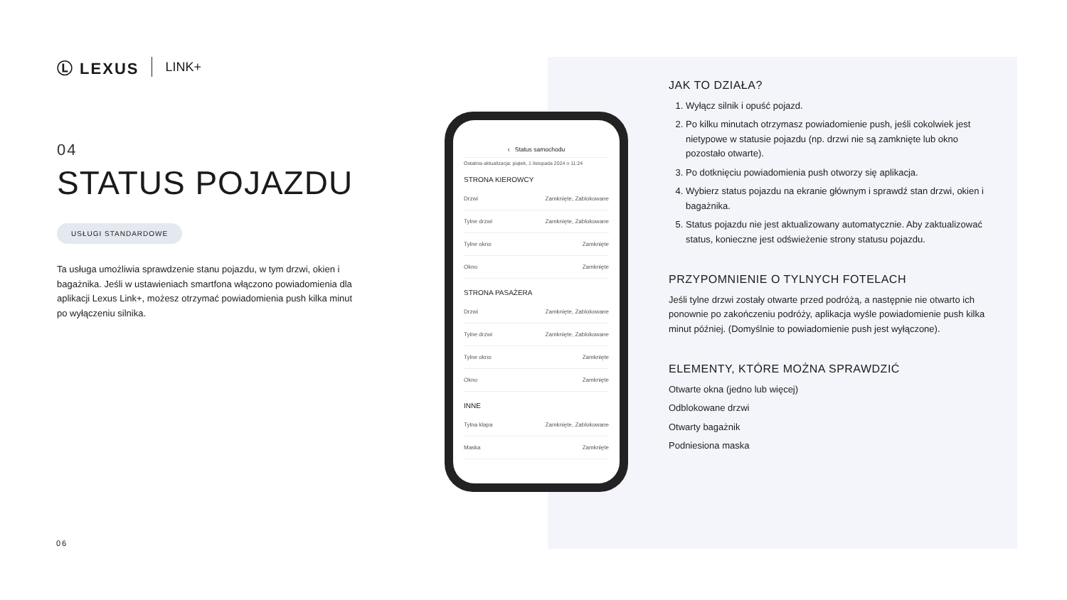Ⓛ LEXUS LINK+
04
STATUS POJAZDU
USŁUGI STANDARDOWE
Ta usługa umożliwia sprawdzenie stanu pojazdu, w tym drzwi, okien i bagażnika. Jeśli w ustawieniach smartfona włączono powiadomienia dla aplikacji Lexus Link+, możesz otrzymać powiadomienia push kilka minut po wyłączeniu silnika.
‹ Status samochodu
Ostatnia aktualizacja: piątek, 1 listopada 2024 o 11:24
STRONA KIEROWCY
Drzwi Zamknięte, Zablokowane
Tylne drzwi Zamknięte, Zablokowane
Tylne okno Zamknięte
Okno Zamknięte
STRONA PASAŻERA
Drzwi Zamknięte, Zablokowane
Tylne drzwi Zamknięte, Zablokowane
Tylne okno Zamknięte
Okno Zamknięte
INNE
Tylna klapa Zamknięte, Zablokowane
Maska Zamknięte
JAK TO DZIAŁA?
1. Wyłącz silnik i opuść pojazd.
2. Po kilku minutach otrzymasz powiadomienie push, jeśli cokolwiek jest nietypowe w statusie pojazdu (np. drzwi nie są zamknięte lub okno pozostało otwarte).
3. Po dotknięciu powiadomienia push otworzy się aplikacja.
4. Wybierz status pojazdu na ekranie głównym i sprawdź stan drzwi, okien i bagażnika.
5. Status pojazdu nie jest aktualizowany automatycznie. Aby zaktualizować status, konieczne jest odświeżenie strony statusu pojazdu.
PRZYPOMNIENIE O TYLNYCH FOTELACH
Jeśli tylne drzwi zostały otwarte przed podróżą, a następnie nie otwarto ich ponownie po zakończeniu podróży, aplikacja wyśle powiadomienie push kilka minut później. (Domyślnie to powiadomienie push jest wyłączone).
ELEMENTY, KTÓRE MOŻNA SPRAWDZIĆ
Otwarte okna (jedno lub więcej)
Odblokowane drzwi
Otwarty bagażnik
Podniesiona maska
06